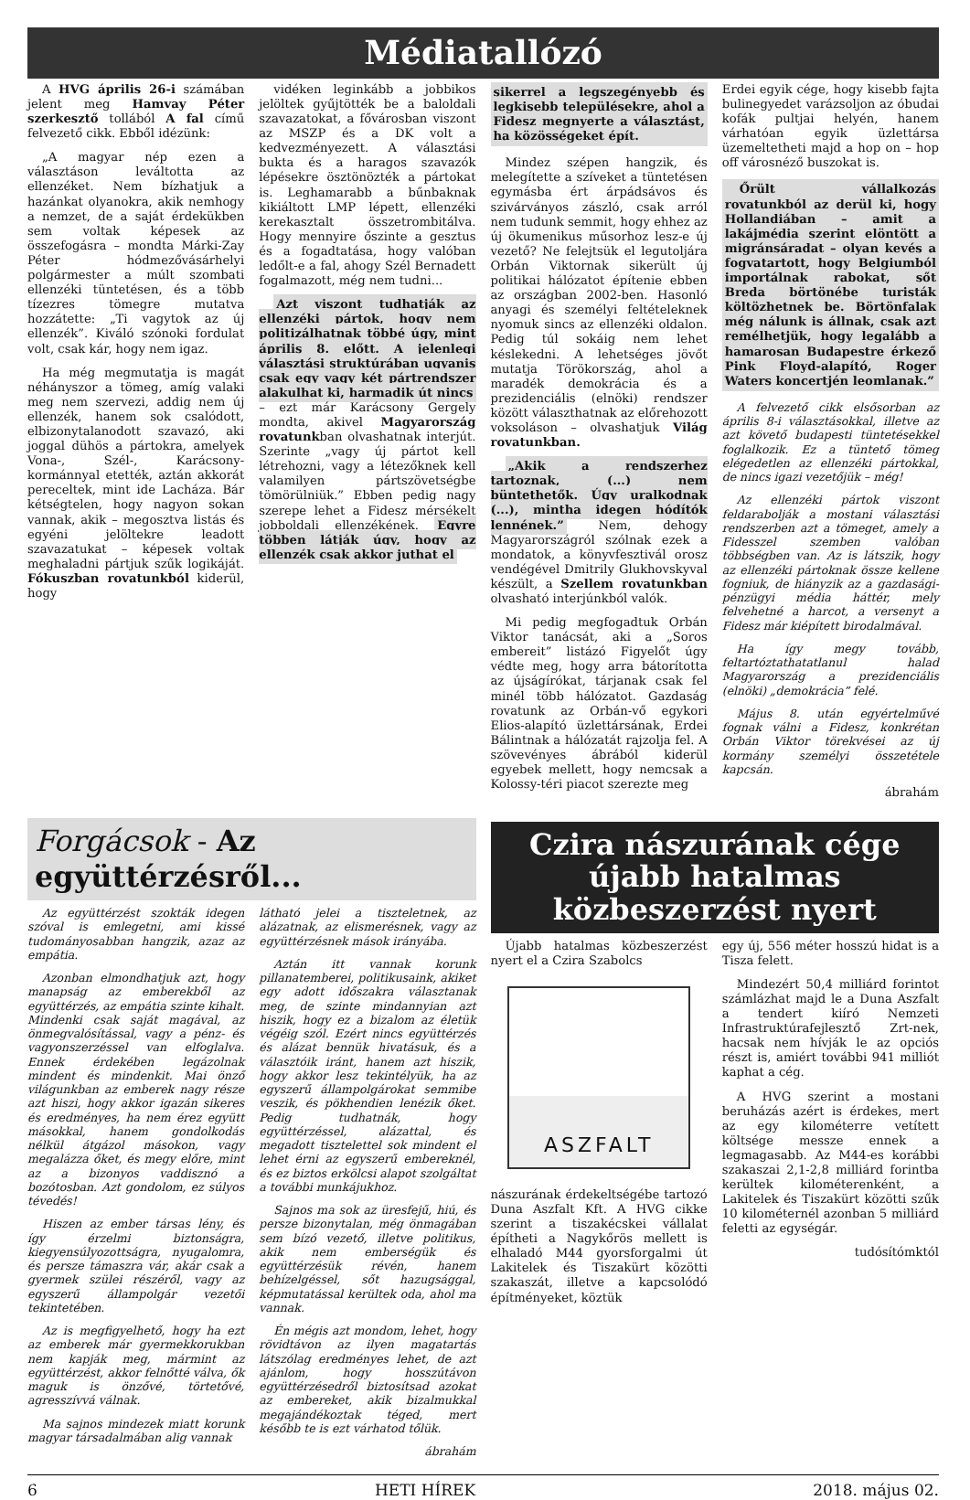Médiatallózó
A HVG április 26-i számában jelent meg Hamvay Péter szerkesztő tollából A fal című felvezető cikk. Ebből idézünk:
„A magyar nép ezen a választáson leváltotta az ellenzéket. Nem bízhatjuk a hazánkat olyanokra, akik nemhogy a nemzet, de a saját érdekükben sem voltak képesek az összefogásra – mondta Márki-Zay Péter hódmezővásárhelyi polgármester a múlt szombati ellenzéki tüntetésen, és a több tízezres tömegre mutatva hozzátette: „Ti vagytok az új ellenzék”. Kiváló szónoki fordulat volt, csak kár, hogy nem igaz.
Ha még megmutatja is magát néhányszor a tömeg, amíg valaki meg nem szervezi, addig nem új ellenzék, hanem sok csalódott, elbizonytalanodott szavazó, aki joggal dühös a pártokra, amelyek Vona-, Szél-, Karácsony-kormánnyal etették, aztán akkorát pereceltek, mint ide Lacháza. Bár kétségtelen, hogy nagyon sokan vannak, akik – megosztva listás és egyéni jelöltekre leadott szavazatukat – képesek voltak meghaladni pártjuk szűk logikáját. Fókuszban rovatunkból kiderül, hogy
vidéken leginkább a jobbikos jelöltek gyűjtötték be a baloldali szavazatokat, a fővárosban viszont az MSZP és a DK volt a kedvezményezett. A választási bukta és a haragos szavazók lépésekre ösztönözték a pártokat is. Leghamarabb a bűnbaknak kikiáltott LMP lépett, ellenzéki kerekasztalt összetrombitálva. Hogy mennyire őszinte a gesztus és a fogadtatása, hogy valóban ledőlt-e a fal, ahogy Szél Bernadett fogalmazott, még nem tudni...
Azt viszont tudhatják az ellenzéki pártok, hogy nem politizálhatnak többé úgy, mint április 8. előtt. A jelenlegi választási struktúrában ugyanis csak egy vagy két pártrendszer alakulhat ki, harmadik út nincs – ezt már Karácsony Gergely mondta, akivel Magyarország rovatunkban olvashatnak interjút. Szerinte „vagy új pártot kell létrehozni, vagy a létezőknek kell valamilyen pártszövetségbe tömörülniük.” Ebben pedig nagy szerepe lehet a Fidesz mérsékelt jobboldali ellenzékének. Egyre többen látják úgy, hogy az ellenzék csak akkor juthat el
sikerrel a legszegényebb és legkisebb településekre, ahol a Fidesz megnyerte a választást, ha közösségeket épít.
Mindez szépen hangzik, és melegítette a szíveket a tüntetésen egymásba ért árpádsávos és szivárványos zászló, csak arról nem tudunk semmit, hogy ehhez az új ökumenikus műsorhoz lesz-e új vezető? Ne felejtsük el legutoljára Orbán Viktornak sikerült új politikai hálózatot építenie ebben az országban 2002-ben. Hasonló anyagi és személyi feltételeknek nyomuk sincs az ellenzéki oldalon. Pedig túl sokáig nem lehet késlekedni. A lehetséges jövőt mutatja Törökország, ahol a maradék demokrácia és a prezidenciális (elnöki) rendszer között választhatnak az előrehozott voksoláson – olvashatjuk Világ rovatunkban.
„Akik a rendszerhez tartoznak, (...) nem büntethetők. Úgy uralkodnak (...), mintha idegen hódítók lennének.” Nem, dehogy Magyarországról szólnak ezek a mondatok, a könyvfesztivál orosz vendégével Dmitrily Glukhovskyval készült, a Szellem rovatunkban olvasható interjúnkból valók.
Mi pedig megfogadtuk Orbán Viktor tanácsát, aki a „Soros embereit” listázó Figyelőt úgy védte meg, hogy arra bátorította az újságírókat, tárjanak csak fel minél több hálózatot. Gazdaság rovatunk az Orbán-vő egykori Elios-alapító üzlettársának, Erdei Bálintnak a hálózatát rajzolja fel. A szövevényes ábrából kiderül egyebek mellett, hogy nemcsak a Kolossy-téri piacot szerezte meg
Erdei egyik cége, hogy kisebb fajta bulinegyedet varázsoljon az óbudai kofák pultjai helyén, hanem várhatóan egyik üzlettársa üzemeltetheti majd a hop on – hop off városnéző buszokat is.
Őrült vállalkozás rovatunkból az derül ki, hogy Hollandiában – amit a lakájmédia szerint elöntött a migránsáradat – olyan kevés a fogvatartott, hogy Belgiumból importálnak rabokat, sőt Breda börtönébe turisták költözhetnek be. Börtönfalak még nálunk is állnak, csak azt remélhetjük, hogy legalább a hamarosan Budapestre érkező Pink Floyd-alapító, Roger Waters koncertjén leomlanak.”
A felvezető cikk elsősorban az április 8-i választásokkal, illetve az azt követő budapesti tüntetésekkel foglalkozik. Ez a tüntető tömeg elégedetlen az ellenzéki pártokkal, de nincs igazi vezetőjük – még!
Az ellenzéki pártok viszont feldarabolják a mostani választási rendszerben azt a tömeget, amely a Fidesszel szemben valóban többségben van. Az is látszik, hogy az ellenzéki pártoknak össze kellene fogniuk, de hiányzik az a gazdasági-pénzügyi média háttér, mely felvehetné a harcot, a versenyt a Fidesz már kiépített birodalmával.
Ha így megy tovább, feltartóztathatatlanul halad Magyarország a prezidenciális (elnöki) „demokrácia” felé.
Május 8. után egyértelművé fognak válni a Fidesz, konkrétan Orbán Viktor törekvései az új kormány személyi összetétele kapcsán.
ábrahám
Forgácsok - Az együttérzésről...
Az együttérzést szokták idegen szóval is emlegetni, ami kissé tudományosabban hangzik, azaz az empátia.
Azonban elmondhatjuk azt, hogy manapság az emberekből az együttérzés, az empátia szinte kihalt. Mindenki csak saját magával, az önmegvalósítással, vagy a pénz- és vagyonszerzéssel van elfoglalva. Ennek érdekében legázolnak mindent és mindenkit. Mai önző világunkban az emberek nagy része azt hiszi, hogy akkor igazán sikeres és eredményes, ha nem érez együtt másokkal, hanem gondolkodás nélkül átgázol másokon, vagy megalázza őket, és megy előre, mint az a bizonyos vaddisznó a bozótosban. Azt gondolom, ez súlyos tévedés!
Hiszen az ember társas lény, és így érzelmi biztonságra, kiegyensúlyozottságra, nyugalomra, és persze támaszra vár, akár csak a gyermek szülei részéről, vagy az egyszerű állampolgár vezetői tekintetében.
Az is megfigyelhető, hogy ha ezt az emberek már gyermekkorukban nem kapják meg, mármint az együttérzést, akkor felnőtté válva, ők maguk is önzővé, törtetővé, agresszívvá válnak.
Ma sajnos mindezek miatt korunk magyar társadalmában alig vannak
látható jelei a tiszteletnek, az alázatnak, az elismerésnek, vagy az együttérzésnek mások irányába.
Aztán itt vannak korunk pillanatemberei, politikusaink, akiket egy adott időszakra választanak meg, de szinte mindannyian azt hiszik, hogy ez a bizalom az életük végéig szól. Ezért nincs együttérzés és alázat bennük hivatásuk, és a választóik iránt, hanem azt hiszik, hogy akkor lesz tekintélyük, ha az egyszerű állampolgárokat semmibe veszik, és pökhendien lenézik őket. Pedig tudhatnák, hogy együttérzéssel, alázattal, és megadott tisztelettel sok mindent el lehet érni az egyszerű embereknél, és ez biztos erkölcsi alapot szolgáltat a további munkájukhoz.
Sajnos ma sok az üresfejű, hiú, és persze bizonytalan, még önmagában sem bízó vezető, illetve politikus, akik nem emberségük és együttérzésük révén, hanem behízelgéssel, sőt hazugsággal, képmutatással kerültek oda, ahol ma vannak.
Én mégis azt mondom, lehet, hogy rövidtávon az ilyen magatartás látszólag eredményes lehet, de azt ajánlom, hogy hosszútávon együttérzésedről biztosítsad azokat az embereket, akik bizalmukkal megajándékoztak téged, mert később te is ezt várhatod tőlük.
ábrahám
Czira nászurának cége újabb hatalmas közbeszerzést nyert
Újabb hatalmas közbeszerzést nyert el a Czira Szabolcs
ASZFALT
nászurának érdekeltségébe tartozó Duna Aszfalt Kft. A HVG cikke szerint a tiszakécskei vállalat építheti a Nagykőrös mellett is elhaladó M44 gyorsforgalmi út Lakitelek és Tiszakürt közötti szakaszát, illetve a kapcsolódó építményeket, köztük
egy új, 556 méter hosszú hidat is a Tisza felett.
Mindezért 50,4 milliárd forintot számlázhat majd le a Duna Aszfalt a tendert kiíró Nemzeti Infrastruktúrafejlesztő Zrt-nek, hacsak nem hívják le az opciós részt is, amiért további 941 milliót kaphat a cég.
A HVG szerint a mostani beruházás azért is érdekes, mert az egy kilométerre vetített költsége messze ennek a legmagasabb. Az M44-es korábbi szakaszai 2,1-2,8 milliárd forintba kerültek kilométerenként, a Lakitelek és Tiszakürt közötti szűk 10 kilométernél azonban 5 milliárd feletti az egységár.
tudósítómktól
6 HETI HÍREK 2018. május 02.